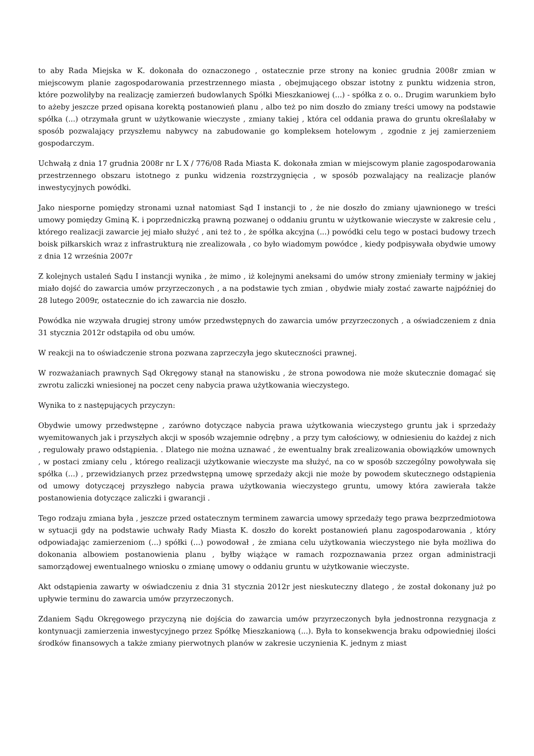to aby Rada Miejska w K. dokonała do oznaczonego , ostatecznie prze strony na koniec grudnia 2008r zmian w miejscowym planie zagospodarowania przestrzennego miasta , obejmującego obszar istotny z punktu widzenia stron, które pozwoliłyby na realizację zamierzeń budowlanych Spółki Mieszkaniowej (...) - spółka z o. o.. Drugim warunkiem było to ażeby jeszcze przed opisana korektą postanowień planu , albo też po nim doszło do zmiany treści umowy na podstawie spółka (...) otrzymała grunt w użytkowanie wieczyste , zmiany takiej , która cel oddania prawa do gruntu określałaby w sposób pozwalający przyszłemu nabywcy na zabudowanie go kompleksem hotelowym , zgodnie z jej zamierzeniem gospodarczym.
Uchwałą z dnia 17 grudnia 2008r nr L X / 776/08 Rada Miasta K. dokonała zmian w miejscowym planie zagospodarowania przestrzennego obszaru istotnego z punku widzenia rozstrzygnięcia , w sposób pozwalający na realizacje planów inwestycyjnych powódki.
Jako niesporne pomiędzy stronami uznał natomiast Sąd I instancji to , że nie doszło do zmiany ujawnionego w treści umowy pomiędzy Gminą K. i poprzedniczką prawną pozwanej o oddaniu gruntu w użytkowanie wieczyste w zakresie celu , którego realizacji zawarcie jej miało służyć , ani też to , że spółka akcyjna (...) powódki celu tego w postaci budowy trzech boisk piłkarskich wraz z infrastrukturą nie zrealizowała , co było wiadomym powódce , kiedy podpisywała obydwie umowy z dnia 12 września 2007r
Z kolejnych ustaleń Sądu I instancji wynika , że mimo , iż kolejnymi aneksami do umów strony zmieniały terminy w jakiej miało dojść do zawarcia umów przyrzeczonych , a na podstawie tych zmian , obydwie miały zostać zawarte najpóźniej do 28 lutego 2009r, ostatecznie do ich zawarcia nie doszło.
Powódka nie wzywała drugiej strony umów przedwstępnych do zawarcia umów przyrzeczonych , a oświadczeniem z dnia 31 stycznia 2012r odstąpiła od obu umów.
W reakcji na to oświadczenie strona pozwana zaprzeczyła jego skuteczności prawnej.
W rozważaniach prawnych Sąd Okręgowy stanął na stanowisku , że strona powodowa nie może skutecznie domagać się zwrotu zaliczki wniesionej na poczet ceny nabycia prawa użytkowania wieczystego.
Wynika to z następujących przyczyn:
Obydwie umowy przedwstępne , zarówno dotyczące nabycia prawa użytkowania wieczystego gruntu jak i sprzedaży wyemitowanych jak i przyszłych akcji w sposób wzajemnie odrębny , a przy tym całościowy, w odniesieniu do każdej z nich , regulowały prawo odstąpienia. . Dlatego nie można uznawać , że ewentualny brak zrealizowania obowiązków umownych , w postaci zmiany celu , którego realizacji użytkowanie wieczyste ma służyć, na co w sposób szczególny powoływała się spółka (...) , przewidzianych przez przedwstępną umowę sprzedaży akcji nie może by powodem skutecznego odstąpienia od umowy dotyczącej przyszłego nabycia prawa użytkowania wieczystego gruntu, umowy która zawierała także postanowienia dotyczące zaliczki i gwarancji .
Tego rodzaju zmiana była , jeszcze przed ostatecznym terminem zawarcia umowy sprzedaży tego prawa bezprzedmiotowa w sytuacji gdy na podstawie uchwały Rady Miasta K. doszło do korekt postanowień planu zagospodarowania , który odpowiadając zamierzeniom (...) spółki (...) powodował , że zmiana celu użytkowania wieczystego nie była możliwa do dokonania albowiem postanowienia planu , byłby wiążące w ramach rozpoznawania przez organ administracji samorządowej ewentualnego wniosku o zmianę umowy o oddaniu gruntu w użytkowanie wieczyste.
Akt odstąpienia zawarty w oświadczeniu z dnia 31 stycznia 2012r jest nieskuteczny dlatego , że został dokonany już po upływie terminu do zawarcia umów przyrzeczonych.
Zdaniem Sądu Okręgowego przyczyną nie dojścia do zawarcia umów przyrzeczonych była jednostronna rezygnacja z kontynuacji zamierzenia inwestycyjnego przez Spółkę Mieszkaniową (...). Była to konsekwencja braku odpowiedniej ilości środków finansowych a także zmiany pierwotnych planów w zakresie uczynienia K. jednym z miast